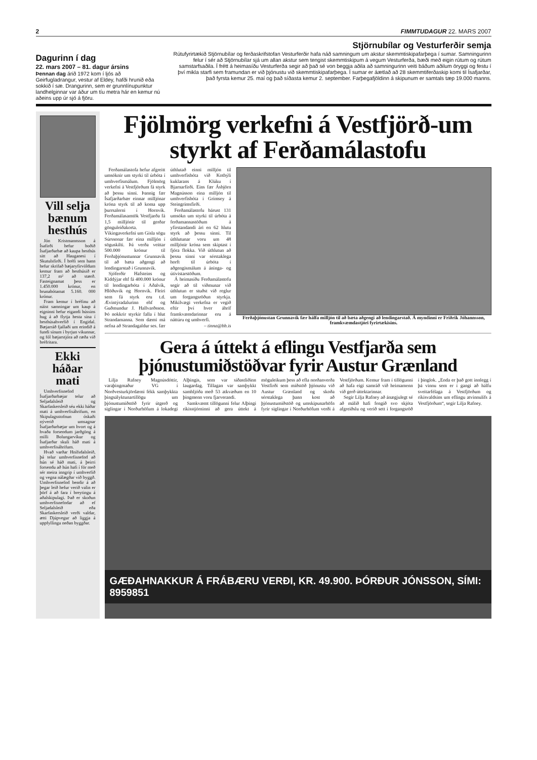2 FIMMTUDAGUR 22. MARS 2007
Dagurinn í dag
22. mars 2007 – 81. dagur ársins
Þennan dag árið 1972 kom í ljós að Geirfugladrangur, vestur af Eldey, hafði hrunið eða sokkið í sæ. Drangurinn, sem er grunnlínupunktur landhelginnar var áður um tíu metra hár en kemur nú aðeins upp úr sjó á fjöru.
Stjörnubílar og Vesturferðir semja
Rútufyrirtækið Stjörnubílar og ferðaskrifstofan Vesturferðir hafa náð samningum um akstur skemmtiskipafarþega í sumar. Samningurinn felur í sér að Stjörnubílar sjá um allan akstur sem tengist skemmtiskipum á vegum Vesturferða, bæði með eigin rútum og rútum samstarfsaðila. Í frétt á heimasíðu Vesturferða segir að það sé von beggja aðila að samningurinn veiti báðum aðilum öryggi og festu í því mikla starfi sem framundan er við þjónustu við skemmtiskipafarþega. Í sumar er áætlað að 28 skemmtiferðaskip komi til Ísafjarðar, það fyrsta kemur 25. maí og það síðasta kemur 2. september. Farþegafjöldinn á skipunum er samtals tæp 19.000 manns.
Vill selja bænum hesthús
Jón Kristmannsson á Ísafirði hefur boðið Ísafjarðarbæ að kaupa hesthús sitt að Hauganesi í Skutulsfirði. Í bréfi sem hann hefur skrifað bæjaryfirvöldum kemur fram að hesthúsið er 137,2 m² að stærð. Fasteignamat þess er 1.450.000 krónur, en brunabótamat 5.160. 000 krónur.
Fram kemur í bréfinu að náist samningar um kaup á eigninni hefur eigandi hússins hug á að flytja hesta sína í hesthúsahverfið í Engidal. Bæjarráð fjallaði um erindið á fundi sínum í byrjun vikunnar, og fól bæjarstjóra að ræða við bréfritara.
Ekki háðar mati
Umhverfisnefnd Ísafjarðarbæjar telur að Seljadalsleið og Skarfaskersleið séu ekki háðar mati á umhverfisáhrifum, en Skipulagsstofnun óskaði nýverið umsagnar Ísafjarðarbæjar um hvort og á hvaða forsendum jarðgöng á milli Bolungarvíkur og Ísafjarðar skuli háð mati á umhverfisáhrifum.
Hvað varðar Hnífsdalsleið, þá telur umhverfisnefnd að hún sé háð mati, á þeirri forsendu að hún hafi í för með sér meira inngrip í umhverfið og vegna nálægðar við byggð. Umhverfisnefnd bendir á að þegar leið hefur verið valin er þörf á að fara í breytingu á aðalskipulagi. Það er skoðun umhverfisnefndar að ef Seljadalsleið eða Skarfaskersleið verði valdar, ætti Djúpvegur að liggja á uppfyllingu neðan byggðar.
Fjölmörg verkefni á Vestfjörð-um styrkt af Ferðamálastofu
Ferðamálastofa hefur afgreitt umsóknir um styrki til úrbóta í umhverfismálum. Fjölmörg verkefni á Vestfjörðum fá styrk að þessu sinni. Þannig fær Ísafjarðarbær einnar milljónar króna styrk til að koma upp þurrsalerni í Hornvík. Ferðamálasamtök Vestfjarða fá 1,5 milljónir til gerðar gönguleiðakorta. Víkingaverkefni um Gísla sögu Súrssonar fær eina milljón í söguskilti. Þá verða veittar 500.000 krónur til Ferðaþjónustunnar Grunnavík til að bæta aðgengi að lendingarstað í Grunnavík.
Sjóferðir Hafsteins og Kiddýjar ehf fá 400.000 krónur til lendingarbóta í Aðalvík, Hlöðuvík og Hornvík. Fleiri sem fá styrk eru t.d. Ævintýradalurinn ehf og Guðmundur J. Hallvarðsson. Þó nokkrir styrkir falla í hlut Strandamanna. Sem dæmi má nefna að Strandagaldur ses. fær úthlutað einni milljón til umhverfisbóta við Kotbýli kuklarans á Klúku í Bjarnarfirði. Eins fær Ásbjörn Magnússon eina milljón til umhverfisbóta í Grímsey á Steingrímsfirði.
Ferðamálastofu bárust 131 umsókn um styrki til úrbóta á ferðamannastöðum á yfirstandandi ári en 62 hlutu styrk að þessu sinni. Til úthlutunar voru um 48 milljónir króna sem skiptast í fjóra flokka. Við úthlutun að þessu sinni var sérstaklega horft til úrbóta í aðgengismálum á áninga- og útivistarstöðum.
Á heimasíðu Ferðamálastofu segir að til viðmunar við úthlutun er stuðst við reglur um forgangsröðun styrkja. Mikilvægi verkefna er vegið eftir því hver áhrif framkvæmdarinnar eru á náttúru og umhverfi.
– tinna@bb.is
Ferðaþjónustan Grunnavík fær hálfa milljón til að bæta aðgengi að lendingarstað. Á myndinni er Friðrik Jóhannsson, framkvæmdastjóri fyrirtækisins.
Gera á úttekt á eflingu Vestfjarða sem þjónustumiðstöðvar fyrir Austur Grænland
Lilja Rafney Magnúsdóttir, varaþingmaður VG í Norðvesturkjördæmi fékk samþykkta þingsályktunartillögu um þjónustumiðstöð fyrir útgerð og siglingar í Norðurhöfum á lokadegi Alþingis, sem var síðastliðinn laugardag. Tillagan var samþykkt samhljóða með 53 atkvæðum en 10 þingmenn voru fjarverandi.
Samkvæmt tillögunni felur Alþingi ríkisstjórninni að gera úttekt á möguleikum þess að efla norðanverða Vestfirði sem miðstöð þjónustu við Austur Grænland og skoða sérstaklega þann kost að þjónustumiðstöð og umskipunarhöfn fyrir siglingar í Norðurhöfum verði á Vestfjörðum. Kemur fram í tillögunni að hafa eigi samráð við heimamenn við gerð úttektarinnar.
Segir Lilja Rafney að ánægjulegt sé að málið hafi fengið svo skjóta afgreiðslu og verið sett í forgangsröð í þinglok. „Enda er það gott innlegg í þá vinnu sem er í gangi að hálfu sveitarfélaga á Vestfjörðum og ríkisvaldsins um eflingu atvinnulífs á Vestfjörðum“, segir Lilja Rafney.
GÆÐAHNAKKUR Á FRÁBÆRU VERÐI, KR. 49.900. ÞÓRÐUR JÓNSSON, SÍMI: 8959851